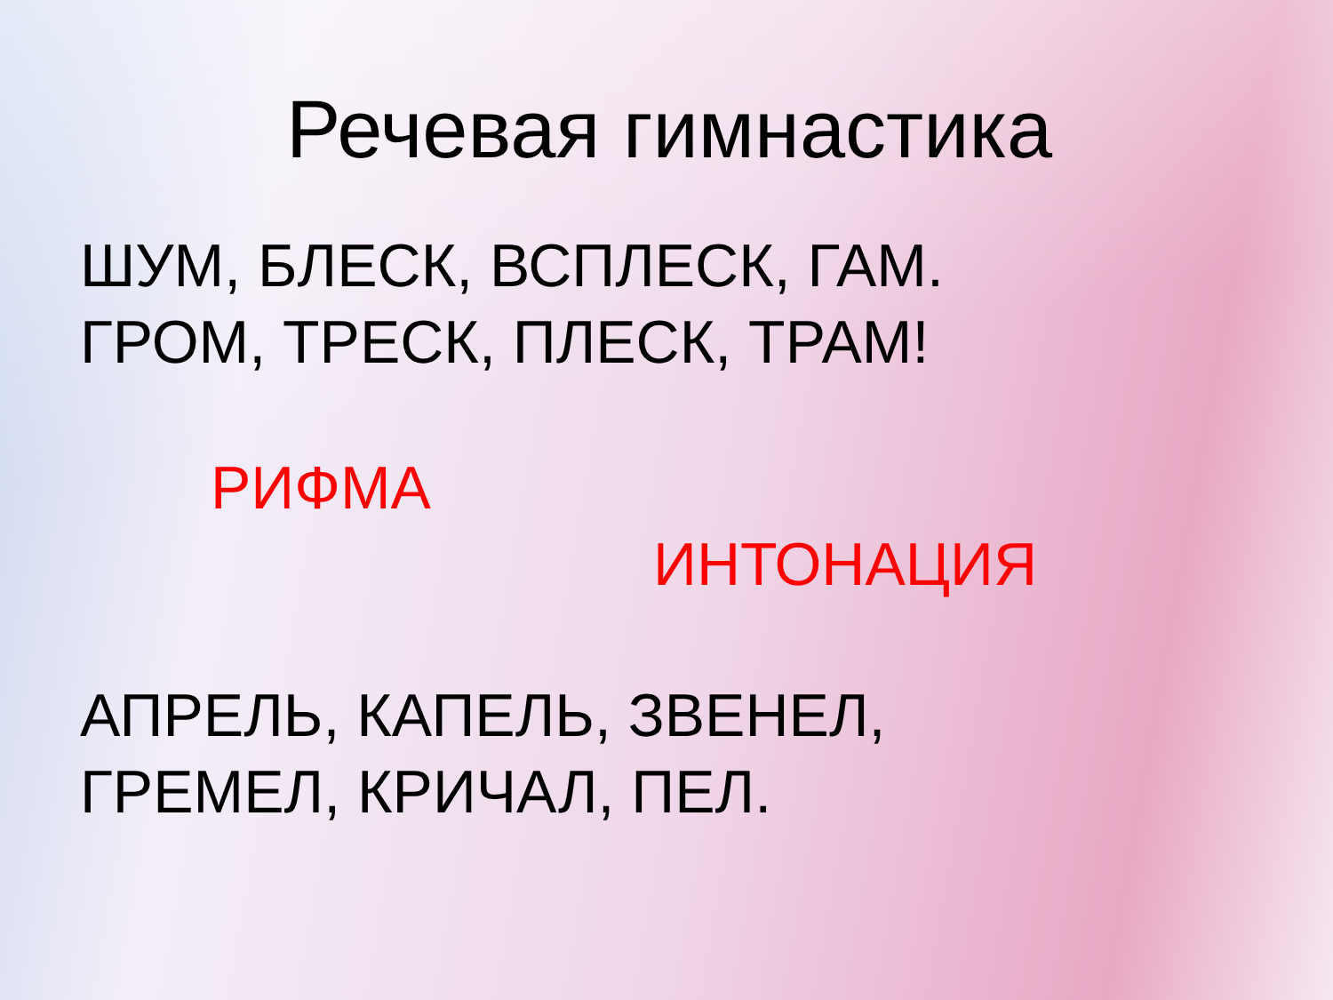Речевая гимнастика
ШУМ, БЛЕСК, ВСПЛЕСК, ГАМ.
ГРОМ, ТРЕСК, ПЛЕСК, ТРАМ!
РИФМА
ИНТОНАЦИЯ
АПРЕЛЬ, КАПЕЛЬ, ЗВЕНЕЛ,
ГРЕМЕЛ, КРИЧАЛ, ПЕЛ.